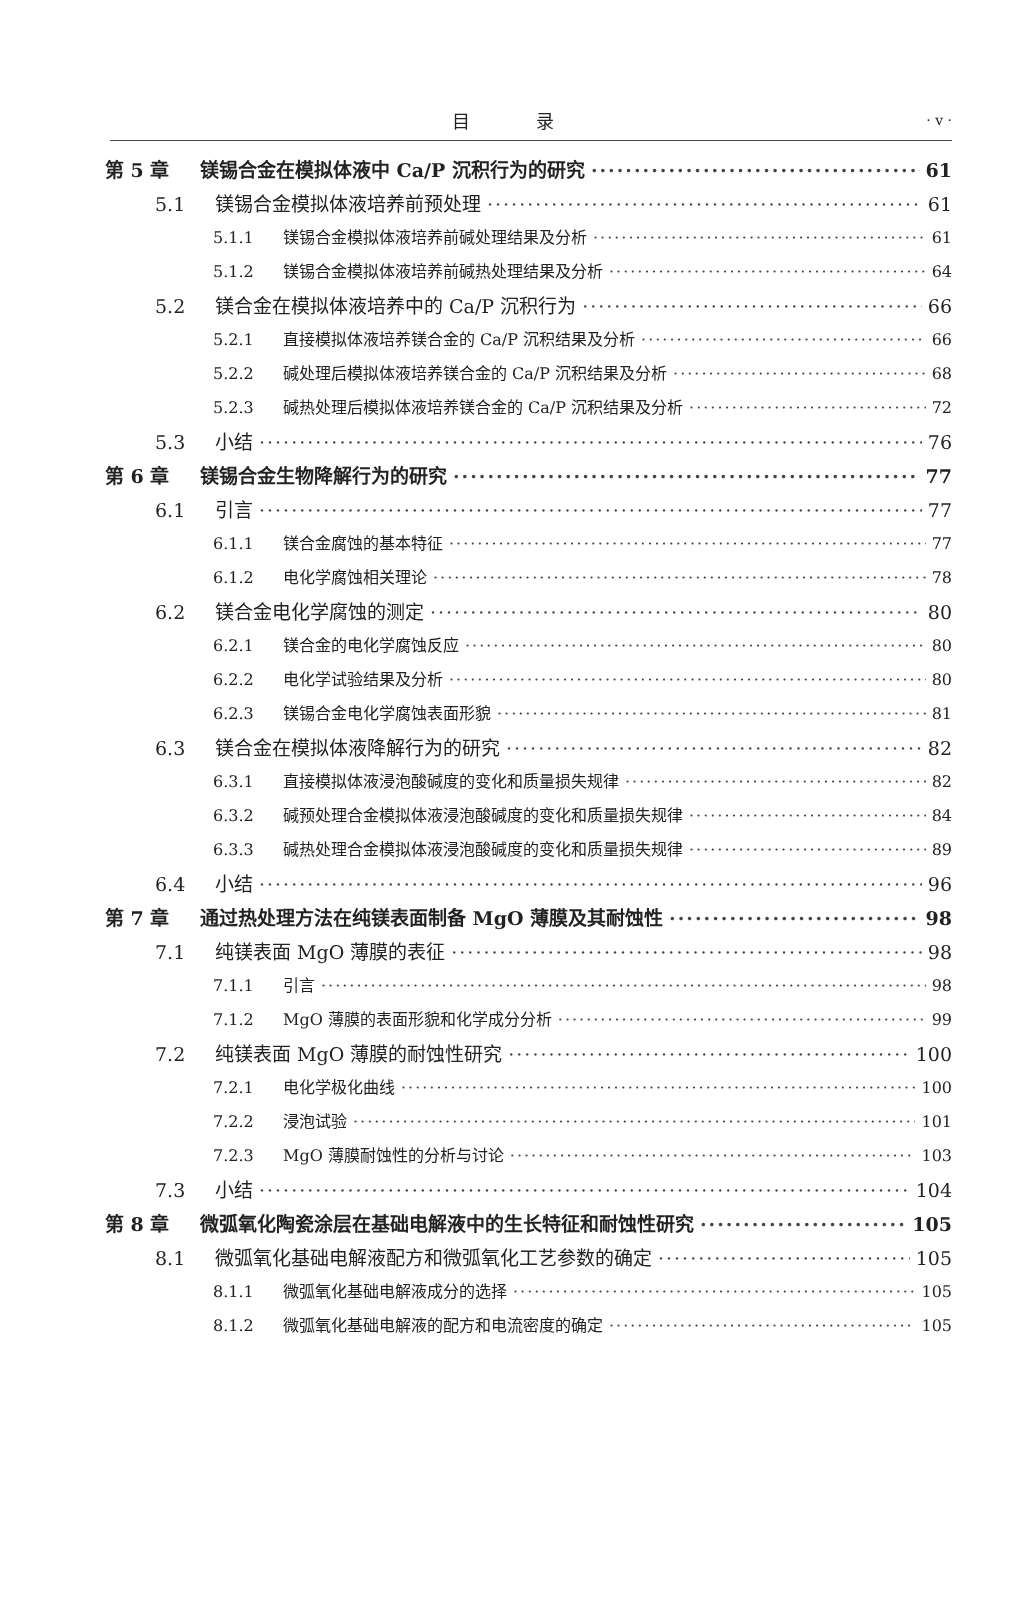目 录 · v ·
第 5 章 镁锡合金在模拟体液中 Ca/P 沉积行为的研究 61
5.1 镁锡合金模拟体液培养前预处理 61
5.1.1 镁锡合金模拟体液培养前碱处理结果及分析 61
5.1.2 镁锡合金模拟体液培养前碱热处理结果及分析 64
5.2 镁合金在模拟体液培养中的 Ca/P 沉积行为 66
5.2.1 直接模拟体液培养镁合金的 Ca/P 沉积结果及分析 66
5.2.2 碱处理后模拟体液培养镁合金的 Ca/P 沉积结果及分析 68
5.2.3 碱热处理后模拟体液培养镁合金的 Ca/P 沉积结果及分析 72
5.3 小结 76
第 6 章 镁锡合金生物降解行为的研究 77
6.1 引言 77
6.1.1 镁合金腐蚀的基本特征 77
6.1.2 电化学腐蚀相关理论 78
6.2 镁合金电化学腐蚀的测定 80
6.2.1 镁合金的电化学腐蚀反应 80
6.2.2 电化学试验结果及分析 80
6.2.3 镁锡合金电化学腐蚀表面形貌 81
6.3 镁合金在模拟体液降解行为的研究 82
6.3.1 直接模拟体液浸泡酸碱度的变化和质量损失规律 82
6.3.2 碱预处理合金模拟体液浸泡酸碱度的变化和质量损失规律 84
6.3.3 碱热处理合金模拟体液浸泡酸碱度的变化和质量损失规律 89
6.4 小结 96
第 7 章 通过热处理方法在纯镁表面制备 MgO 薄膜及其耐蚀性 98
7.1 纯镁表面 MgO 薄膜的表征 98
7.1.1 引言 98
7.1.2 MgO 薄膜的表面形貌和化学成分分析 99
7.2 纯镁表面 MgO 薄膜的耐蚀性研究 100
7.2.1 电化学极化曲线 100
7.2.2 浸泡试验 101
7.2.3 MgO 薄膜耐蚀性的分析与讨论 103
7.3 小结 104
第 8 章 微弧氧化陶瓷涂层在基础电解液中的生长特征和耐蚀性研究 105
8.1 微弧氧化基础电解液配方和微弧氧化工艺参数的确定 105
8.1.1 微弧氧化基础电解液成分的选择 105
8.1.2 微弧氧化基础电解液的配方和电流密度的确定 105